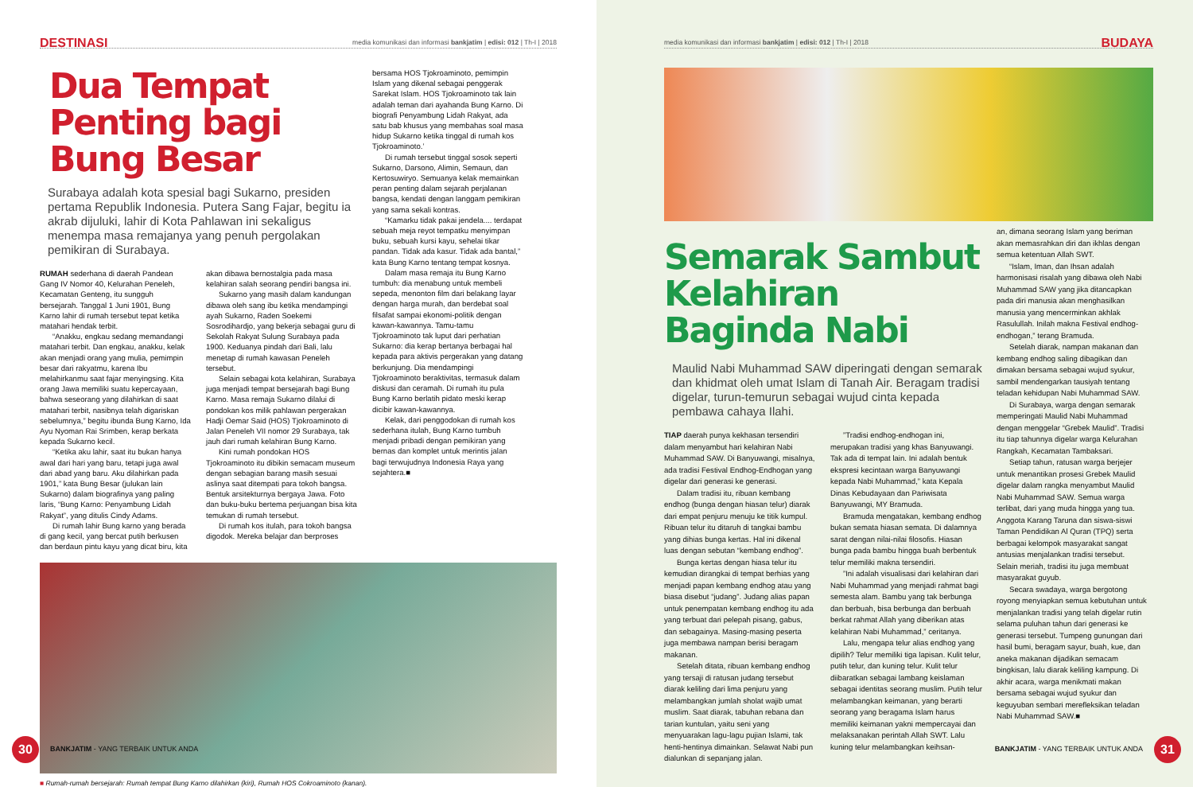DESTINASI media komunikasi dan informasi bankjatim | edisi: 012 | Th-I | 2018
Dua Tempat Penting bagi Bung Besar
Surabaya adalah kota spesial bagi Sukarno, presiden pertama Republik Indonesia. Putera Sang Fajar, begitu ia akrab dijuluki, lahir di Kota Pahlawan ini sekaligus menempa masa remajanya yang penuh pergolakan pemikiran di Surabaya.
RUMAH sederhana di daerah Pandean Gang IV Nomor 40, Kelurahan Peneleh, Kecamatan Genteng, itu sungguh bersejarah. Tanggal 1 Juni 1901, Bung Karno lahir di rumah tersebut tepat ketika matahari hendak terbit.
“Anakku, engkau sedang memandangi matahari terbit. Dan engkau, anakku, kelak akan menjadi orang yang mulia, pemimpin besar dari rakyatmu, karena Ibu melahirkanmu saat fajar menyingsing. Kita orang Jawa memiliki suatu kepercayaan, bahwa seseorang yang dilahirkan di saat matahari terbit, nasibnya telah digariskan sebelumnya,” begitu ibunda Bung Karno, Ida Ayu Nyoman Rai Srimben, kerap berkata kepada Sukarno kecil.
“Ketika aku lahir, saat itu bukan hanya awal dari hari yang baru, tetapi juga awal dari abad yang baru. Aku dilahirkan pada 1901,” kata Bung Besar (julukan lain Sukarno) dalam biografinya yang paling laris, “Bung Karno: Penyambung Lidah Rakyat”, yang ditulis Cindy Adams.
Di rumah lahir Bung karno yang berada di gang kecil, yang bercat putih berkusen dan berdaun pintu kayu yang dicat biru, kita akan dibawa bernostalgia pada masa kelahiran salah seorang pendiri bangsa ini.
Sukarno yang masih dalam kandungan dibawa oleh sang ibu ketika mendampingi ayah Sukarno, Raden Soekemi Sosrodihardjo, yang bekerja sebagai guru di Sekolah Rakyat Sulung Surabaya pada 1900. Keduanya pindah dari Bali, lalu menetap di rumah kawasan Peneleh tersebut.
Selain sebagai kota kelahiran, Surabaya juga menjadi tempat bersejarah bagi Bung Karno. Masa remaja Sukarno dilalui di pondokan kos milik pahlawan pergerakan Hadji Oemar Said (HOS) Tjokroaminoto di Jalan Peneleh VII nomor 29 Surabaya, tak jauh dari rumah kelahiran Bung Karno.
Kini rumah pondokan HOS Tjokroaminoto itu dibikin semacam museum dengan sebagian barang masih sesuai aslinya saat ditempati para tokoh bangsa. Bentuk arsitekturnya bergaya Jawa. Foto dan buku-buku bertema perjuangan bisa kita temukan di rumah tersebut.
Di rumah kos itulah, para tokoh bangsa digodok. Mereka belajar dan berproses
bersama HOS Tjokroaminoto, pemimpin Islam yang dikenal sebagai penggerak Sarekat Islam. HOS Tjokroaminoto tak lain adalah teman dari ayahanda Bung Karno. Di biografi Penyambung Lidah Rakyat, ada satu bab khusus yang membahas soal masa hidup Sukarno ketika tinggal di rumah kos Tjokroaminoto.’
Di rumah tersebut tinggal sosok seperti Sukarno, Darsono, Alimin, Semaun, dan Kertosuwiryo. Semuanya kelak memainkan peran penting dalam sejarah perjalanan bangsa, kendati dengan langgam pemikiran yang sama sekali kontras.
“Kamarku tidak pakai jendela.... terdapat sebuah meja reyot tempatku menyimpan buku, sebuah kursi kayu, sehelai tikar pandan. Tidak ada kasur. Tidak ada bantal,” kata Bung Karno tentang tempat kosnya.
Dalam masa remaja itu Bung Karno tumbuh: dia menabung untuk membeli sepeda, menonton film dari belakang layar dengan harga murah, dan berdebat soal filsafat sampai ekonomi-politik dengan kawan-kawannya. Tamu-tamu Tjokroaminoto tak luput dari perhatian Sukarno: dia kerap bertanya berbagai hal kepada para aktivis pergerakan yang datang berkunjung. Dia mendampingi Tjokroaminoto beraktivitas, termasuk dalam diskusi dan ceramah. Di rumah itu pula Bung Karno berlatih pidato meski kerap dicibir kawan-kawannya.
Kelak, dari penggodokan di rumah kos sederhana itulah, Bung Karno tumbuh menjadi pribadi dengan pemikiran yang bernas dan komplet untuk merintis jalan bagi terwujudnya Indonesia Raya yang sejahtera.■
■ Rumah-rumah bersejarah: Rumah tempat Bung Karno dilahirkan (kiri), Rumah HOS Cokroaminoto (kanan).
30 BANKJATIM - YANG TERBAIK UNTUK ANDA
media komunikasi dan informasi bankjatim | edisi: 012 | Th-I | 2018 BUDAYA
Semarak Sambut Kelahiran Baginda Nabi
Maulid Nabi Muhammad SAW diperingati dengan semarak dan khidmat oleh umat Islam di Tanah Air. Beragam tradisi digelar, turun-temurun sebagai wujud cinta kepada pembawa cahaya Ilahi.
TIAP daerah punya kekhasan tersendiri dalam menyambut hari kelahiran Nabi Muhammad SAW. Di Banyuwangi, misalnya, ada tradisi Festival Endhog-Endhogan yang digelar dari generasi ke generasi.
Dalam tradisi itu, ribuan kembang endhog (bunga dengan hiasan telur) diarak dari empat penjuru menuju ke titik kumpul. Ribuan telur itu ditaruh di tangkai bambu yang dihias bunga kertas. Hal ini dikenal luas dengan sebutan “kembang endhog”.
Bunga kertas dengan hiasa telur itu kemudian dirangkai di tempat berhias yang menjadi papan kembang endhog atau yang biasa disebut “judang”. Judang alias papan untuk penempatan kembang endhog itu ada yang terbuat dari pelepah pisang, gabus, dan sebagainya. Masing-masing peserta juga membawa nampan berisi beragam makanan.
Setelah ditata, ribuan kembang endhog yang tersaji di ratusan judang tersebut diarak keliling dari lima penjuru yang melambangkan jumlah sholat wajib umat muslim. Saat diarak, tabuhan rebana dan tarian kuntulan, yaitu seni yang menyuarakan lagu-lagu pujian Islami, tak henti-hentinya dimainkan. Selawat Nabi pun dialunkan di sepanjang jalan.
”Tradisi endhog-endhogan ini, merupakan tradisi yang khas Banyuwangi. Tak ada di tempat lain. Ini adalah bentuk ekspresi kecintaan warga Banyuwangi kepada Nabi Muhammad,” kata Kepala Dinas Kebudayaan dan Pariwisata Banyuwangi, MY Bramuda.
Bramuda mengatakan, kembang endhog bukan semata hiasan semata. Di dalamnya sarat dengan nilai-nilai filosofis. Hiasan bunga pada bambu hingga buah berbentuk telur memiliki makna tersendiri.
”Ini adalah visualisasi dari kelahiran dari Nabi Muhammad yang menjadi rahmat bagi semesta alam. Bambu yang tak berbunga dan berbuah, bisa berbunga dan berbuah berkat rahmat Allah yang diberikan atas kelahiran Nabi Muhammad,” ceritanya.
Lalu, mengapa telur alias endhog yang dipilih? Telur memiliki tiga lapisan. Kulit telur, putih telur, dan kuning telur. Kulit telur diibaratkan sebagai lambang keislaman sebagai identitas seorang muslim. Putih telur melambangkan keimanan, yang berarti seorang yang beragama Islam harus memiliki keimanan yakni mempercayai dan melaksanakan perintah Allah SWT. Lalu kuning telur melambangkan keihsan-
an, dimana seorang Islam yang beriman akan memasrahkan diri dan ikhlas dengan semua ketentuan Allah SWT.
“Islam, Iman, dan Ihsan adalah harmonisasi risalah yang dibawa oleh Nabi Muhammad SAW yang jika ditancapkan pada diri manusia akan menghasilkan manusia yang mencerminkan akhlak Rasulullah. Inilah makna Festival endhog-endhogan,” terang Bramuda.
Setelah diarak, nampan makanan dan kembang endhog saling dibagikan dan dimakan bersama sebagai wujud syukur, sambil mendengarkan tausiyah tentang teladan kehidupan Nabi Muhammad SAW.
Di Surabaya, warga dengan semarak memperingati Maulid Nabi Muhammad dengan menggelar “Grebek Maulid”. Tradisi itu tiap tahunnya digelar warga Kelurahan Rangkah, Kecamatan Tambaksari.
Setiap tahun, ratusan warga berjejer untuk menantikan prosesi Grebek Maulid digelar dalam rangka menyambut Maulid Nabi Muhammad SAW. Semua warga terlibat, dari yang muda hingga yang tua. Anggota Karang Taruna dan siswa-siswi Taman Pendidikan Al Quran (TPQ) serta berbagai kelompok masyarakat sangat antusias menjalankan tradisi tersebut. Selain meriah, tradisi itu juga membuat masyarakat guyub.
Secara swadaya, warga bergotong royong menyiapkan semua kebutuhan untuk menjalankan tradisi yang telah digelar rutin selama puluhan tahun dari generasi ke generasi tersebut. Tumpeng gunungan dari hasil bumi, beragam sayur, buah, kue, dan aneka makanan dijadikan semacam bingkisan, lalu diarak keliling kampung. Di akhir acara, warga menikmati makan bersama sebagai wujud syukur dan keguyuban sembari merefleksikan teladan Nabi Muhammad SAW.■
BANKJATIM - YANG TERBAIK UNTUK ANDA 31